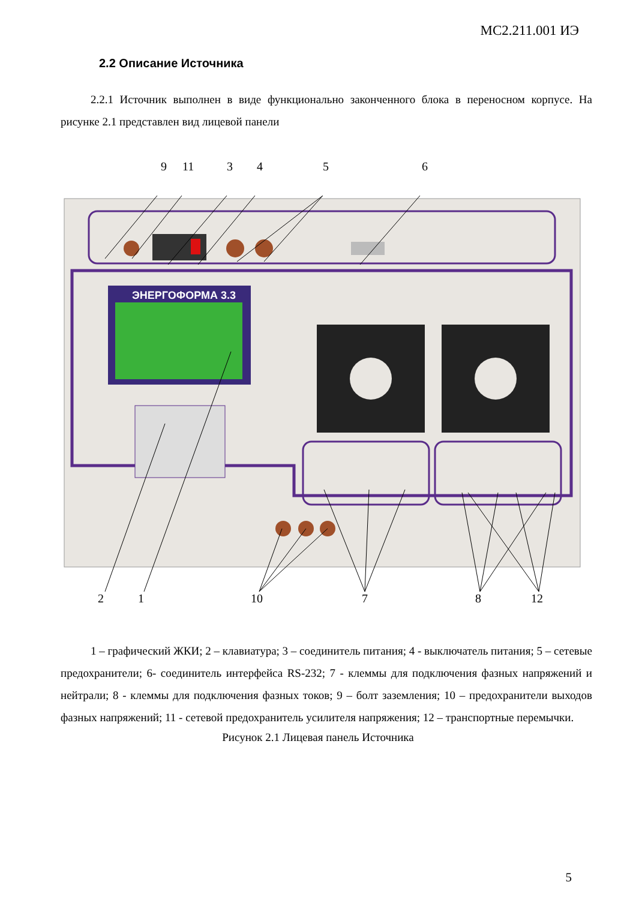МС2.211.001 ИЭ
2.2 Описание Источника
2.2.1 Источник выполнен в виде функционально законченного блока в переносном корпусе. На рисунке 2.1 представлен вид лицевой панели
9 11 3 4 5 6
ЭНЕРГОФОРМА 3.3
2 1 10 7 8 12
1 – графический ЖКИ; 2 – клавиатура; 3 – соединитель питания; 4 - выключатель питания; 5 – сетевые предохранители; 6- соединитель интерфейса RS-232; 7 - клеммы для подключения фазных напряжений и нейтрали; 8 - клеммы для подключения фазных токов; 9 – болт заземления; 10 – предохранители выходов фазных напряжений; 11 - сетевой предохранитель усилителя напряжения; 12 – транспортные перемычки.
Рисунок 2.1 Лицевая панель Источника
5